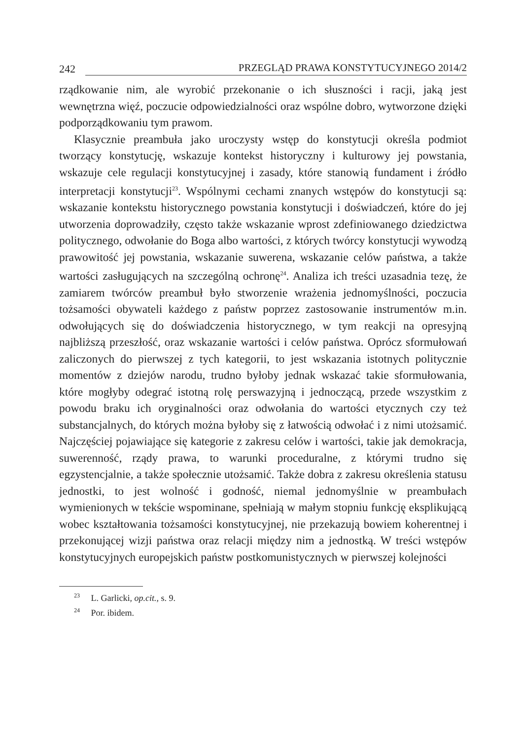242 PRZEGLĄD PRAWA KONSTYTUCYJNEGO 2014/2
rządkowanie nim, ale wyrobić przekonanie o ich słuszności i racji, jaką jest wewnętrzna więź, poczucie odpowiedzialności oraz wspólne dobro, wytworzone dzięki podporządkowaniu tym prawom.
Klasycznie preambuła jako uroczysty wstęp do konstytucji określa podmiot tworzący konstytucję, wskazuje kontekst historyczny i kulturowy jej powstania, wskazuje cele regulacji konstytucyjnej i zasady, które stanowią fundament i źródło interpretacji konstytucji<sup>23</sup>. Wspólnymi cechami znanych wstępów do konstytucji są: wskazanie kontekstu historycznego powstania konstytucji i doświadczeń, które do jej utworzenia doprowadziły, często także wskazanie wprost zdefiniowanego dziedzictwa politycznego, odwołanie do Boga albo wartości, z których twórcy konstytucji wywodzą prawowitość jej powstania, wskazanie suwerena, wskazanie celów państwa, a także wartości zasługujących na szczególną ochronę<sup>24</sup>. Analiza ich treści uzasadnia tezę, że zamiarem twórców preambuł było stworzenie wrażenia jednomyślności, poczucia tożsamości obywateli każdego z państw poprzez zastosowanie instrumentów m.in. odwołujących się do doświadczenia historycznego, w tym reakcji na opresyjną najbliższą przeszłość, oraz wskazanie wartości i celów państwa. Oprócz sformułowań zaliczonych do pierwszej z tych kategorii, to jest wskazania istotnych politycznie momentów z dziejów narodu, trudno byłoby jednak wskazać takie sformułowania, które mogłyby odegrać istotną rolę perswazyjną i jednoczącą, przede wszystkim z powodu braku ich oryginalności oraz odwołania do wartości etycznych czy też substancjalnych, do których można byłoby się z łatwością odwołać i z nimi utożsamić. Najczęściej pojawiające się kategorie z zakresu celów i wartości, takie jak demokracja, suwerenność, rządy prawa, to warunki proceduralne, z którymi trudno się egzystencjalnie, a także społecznie utożsamić. Także dobra z zakresu określenia statusu jednostki, to jest wolność i godność, niemal jednomyślnie w preambułach wymienionych w tekście wspominane, spełniają w małym stopniu funkcję eksplikującą wobec kształtowania tożsamości konstytucyjnej, nie przekazują bowiem koherentnej i przekonującej wizji państwa oraz relacji między nim a jednostką. W treści wstępów konstytucyjnych europejskich państw postkomunistycznych w pierwszej kolejności
<sup>23</sup> L. Garlicki, op.cit., s. 9.
<sup>24</sup> Por. ibidem.